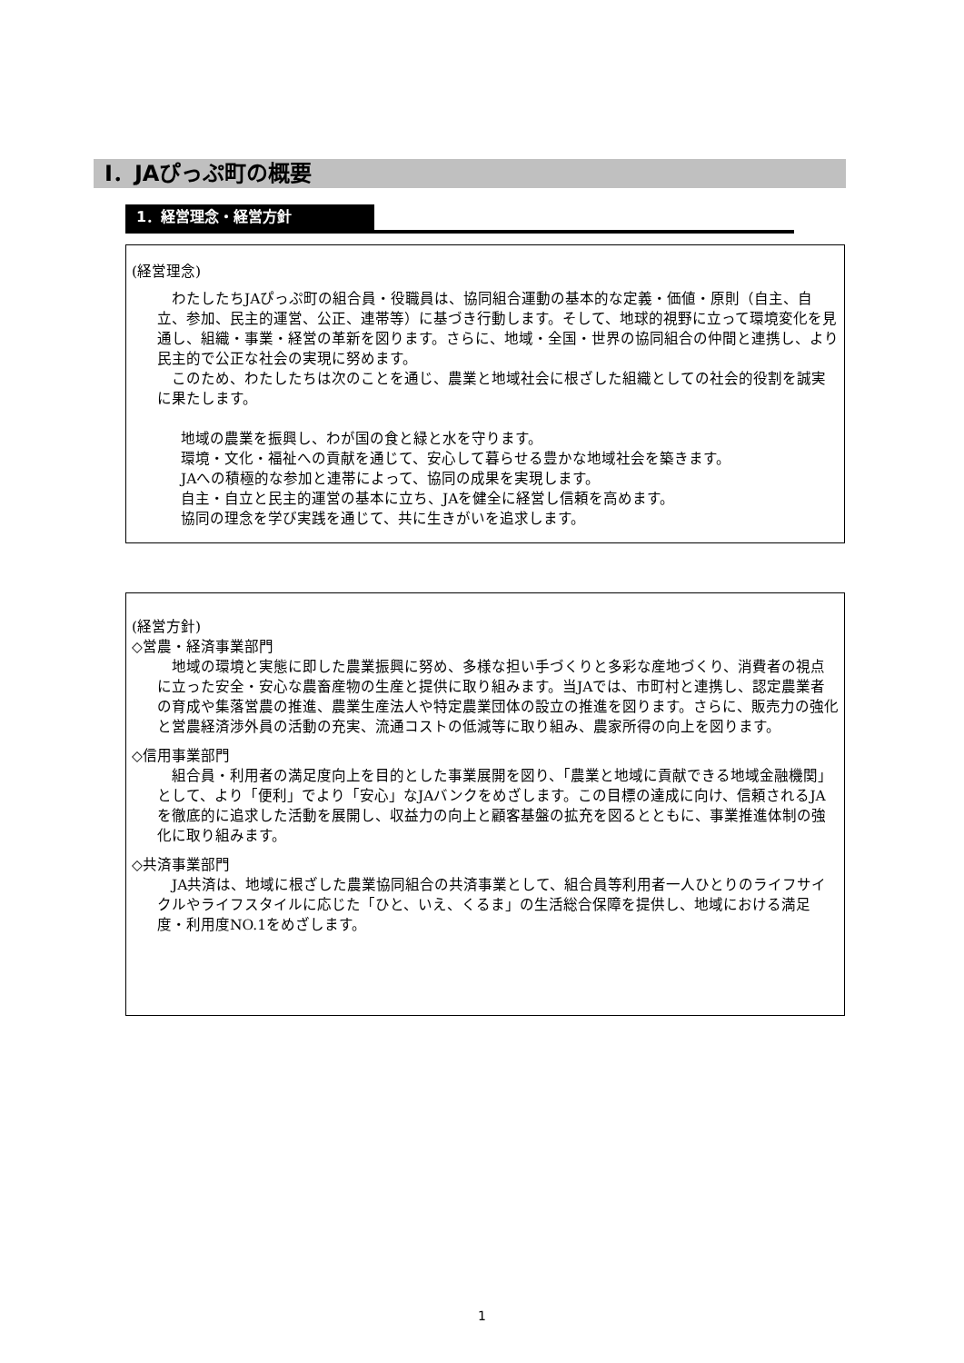Ⅰ．JAぴっぷ町の概要
1．経営理念・経営方針
(経営理念)
　わたしたちJAぴっぷ町の組合員・役職員は、協同組合運動の基本的な定義・価値・原則（自主、自立、参加、民主的運営、公正、連帯等）に基づき行動します。そして、地球的視野に立って環境変化を見通し、組織・事業・経営の革新を図ります。さらに、地域・全国・世界の協同組合の仲間と連携し、より民主的で公正な社会の実現に努めます。
　このため、わたしたちは次のことを通じ、農業と地域社会に根ざした組織としての社会的役割を誠実に果たします。
地域の農業を振興し、わが国の食と緑と水を守ります。
環境・文化・福祉への貢献を通じて、安心して暮らせる豊かな地域社会を築きます。
JAへの積極的な参加と連帯によって、協同の成果を実現します。
自主・自立と民主的運営の基本に立ち、JAを健全に経営し信頼を高めます。
協同の理念を学び実践を通じて、共に生きがいを追求します。
(経営方針)
◇営農・経済事業部門
　地域の環境と実態に即した農業振興に努め、多様な担い手づくりと多彩な産地づくり、消費者の視点に立った安全・安心な農畜産物の生産と提供に取り組みます。当JAでは、市町村と連携し、認定農業者の育成や集落営農の推進、農業生産法人や特定農業団体の設立の推進を図ります。さらに、販売力の強化と営農経済渉外員の活動の充実、流通コストの低減等に取り組み、農家所得の向上を図ります。
◇信用事業部門
　組合員・利用者の満足度向上を目的とした事業展開を図り、「農業と地域に貢献できる地域金融機関」として、より「便利」でより「安心」なJAバンクをめざします。この目標の達成に向け、信頼されるJAを徹底的に追求した活動を展開し、収益力の向上と顧客基盤の拡充を図るとともに、事業推進体制の強化に取り組みます。
◇共済事業部門
　JA共済は、地域に根ざした農業協同組合の共済事業として、組合員等利用者一人ひとりのライフサイクルやライフスタイルに応じた「ひと、いえ、くるま」の生活総合保障を提供し、地域における満足度・利用度NO.1をめざします。
1